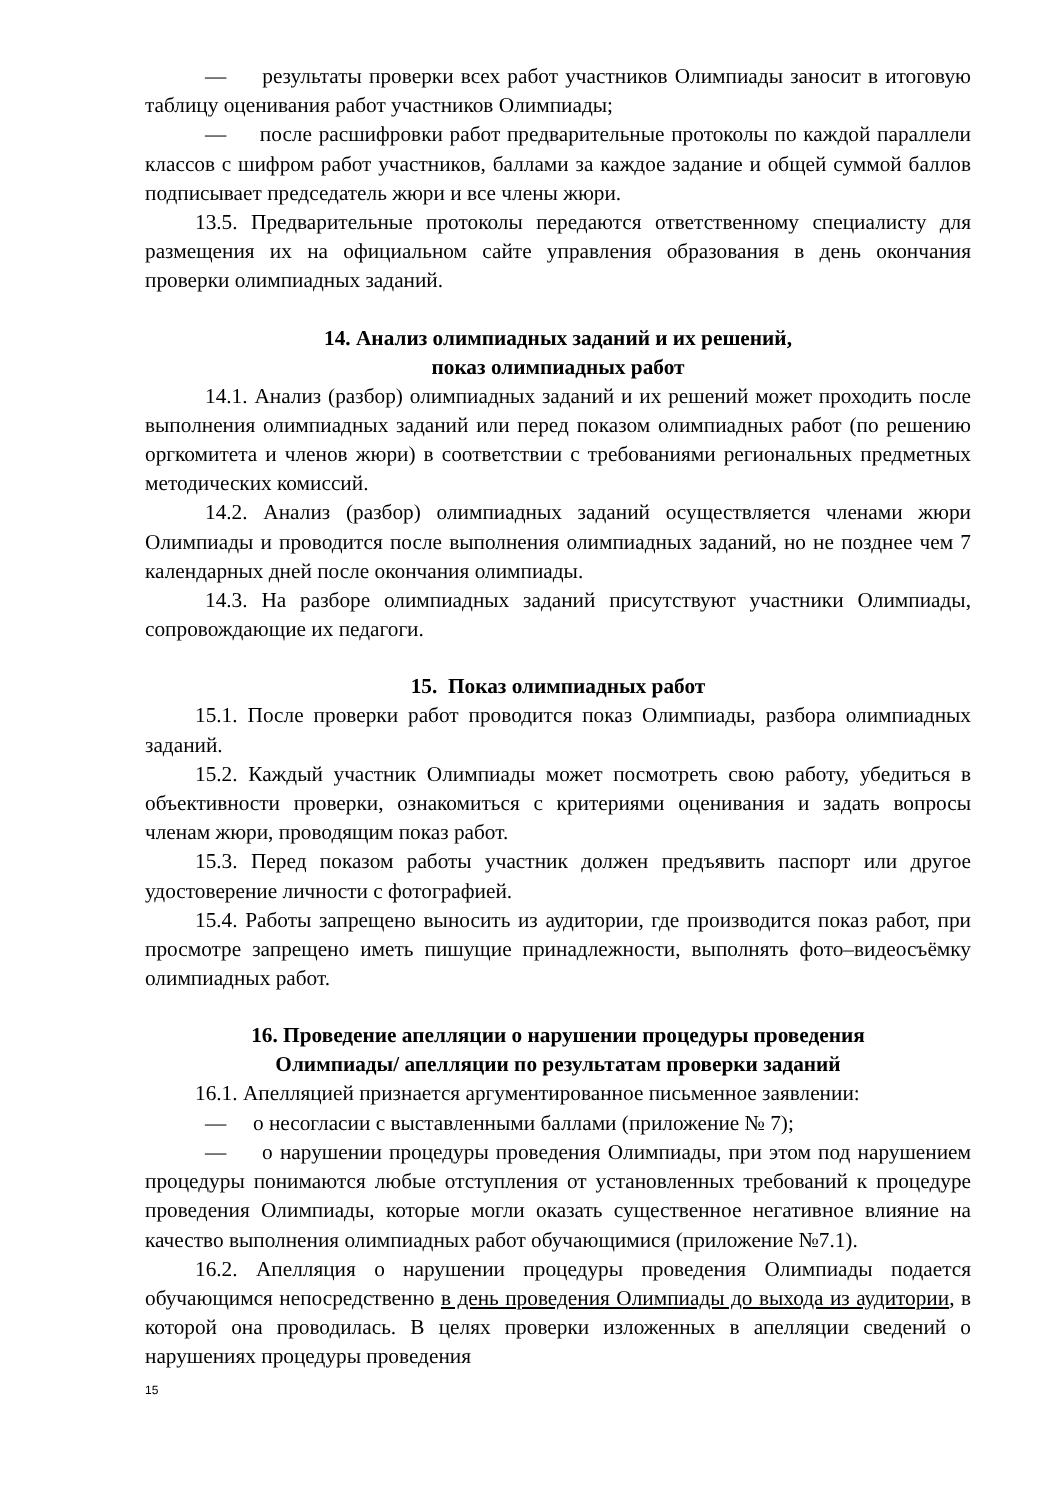— результаты проверки всех работ участников Олимпиады заносит в итоговую таблицу оценивания работ участников Олимпиады;
— после расшифровки работ предварительные протоколы по каждой параллели классов с шифром работ участников, баллами за каждое задание и общей суммой баллов подписывает председатель жюри и все члены жюри.
13.5. Предварительные протоколы передаются ответственному специалисту для размещения их на официальном сайте управления образования в день окончания проверки олимпиадных заданий.
14. Анализ олимпиадных заданий и их решений,
показ олимпиадных работ
14.1. Анализ (разбор) олимпиадных заданий и их решений может проходить после выполнения олимпиадных заданий или перед показом олимпиадных работ (по решению оргкомитета и членов жюри) в соответствии с требованиями региональных предметных методических комиссий.
14.2. Анализ (разбор) олимпиадных заданий осуществляется членами жюри Олимпиады и проводится после выполнения олимпиадных заданий, но не позднее чем 7 календарных дней после окончания олимпиады.
14.3. На разборе олимпиадных заданий присутствуют участники Олимпиады, сопровождающие их педагоги.
15. Показ олимпиадных работ
15.1. После проверки работ проводится показ Олимпиады, разбора олимпиадных заданий.
15.2. Каждый участник Олимпиады может посмотреть свою работу, убедиться в объективности проверки, ознакомиться с критериями оценивания и задать вопросы членам жюри, проводящим показ работ.
15.3. Перед показом работы участник должен предъявить паспорт или другое удостоверение личности с фотографией.
15.4. Работы запрещено выносить из аудитории, где производится показ работ, при просмотре запрещено иметь пишущие принадлежности, выполнять фото–видеосъёмку олимпиадных работ.
16. Проведение апелляции о нарушении процедуры проведения
Олимпиады/ апелляции по результатам проверки заданий
16.1. Апелляцией признается аргументированное письменное заявлении:
— о несогласии с выставленными баллами (приложение № 7);
— о нарушении процедуры проведения Олимпиады, при этом под нарушением процедуры понимаются любые отступления от установленных требований к процедуре проведения Олимпиады, которые могли оказать существенное негативное влияние на качество выполнения олимпиадных работ обучающимися (приложение №7.1).
16.2. Апелляция о нарушении процедуры проведения Олимпиады подается обучающимся непосредственно в день проведения Олимпиады до выхода из аудитории, в которой она проводилась. В целях проверки изложенных в апелляции сведений о нарушениях процедуры проведения
15